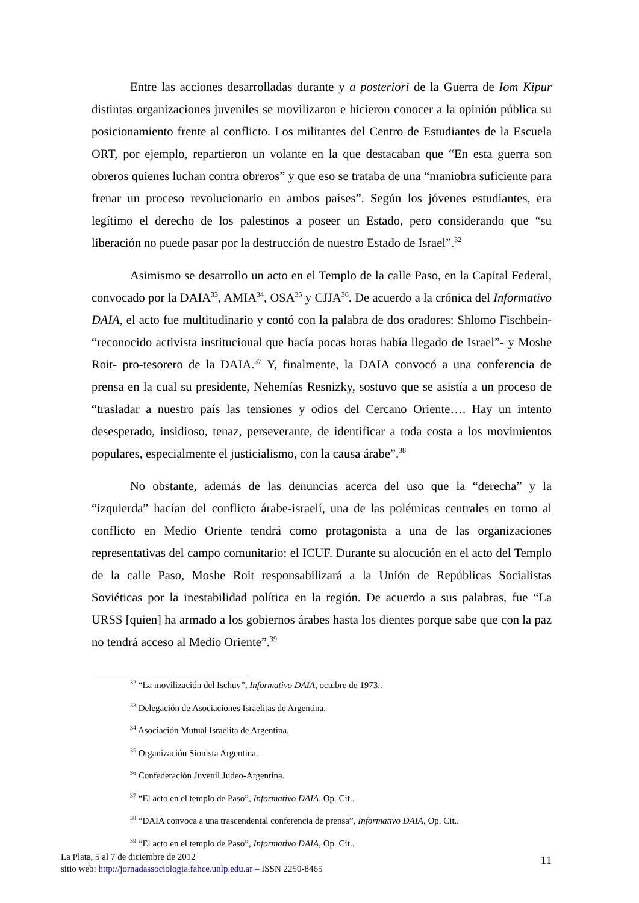Entre las acciones desarrolladas durante y a posteriori de la Guerra de Iom Kipur distintas organizaciones juveniles se movilizaron e hicieron conocer a la opinión pública su posicionamiento frente al conflicto. Los militantes del Centro de Estudiantes de la Escuela ORT, por ejemplo, repartieron un volante en la que destacaban que “En esta guerra son obreros quienes luchan contra obreros” y que eso se trataba de una “maniobra suficiente para frenar un proceso revolucionario en ambos países”. Según los jóvenes estudiantes, era legítimo el derecho de los palestinos a poseer un Estado, pero considerando que “su liberación no puede pasar por la destrucción de nuestro Estado de Israel”.<sup>32</sup>
Asimismo se desarrollo un acto en el Templo de la calle Paso, en la Capital Federal, convocado por la DAIA<sup>33</sup>, AMIA<sup>34</sup>, OSA<sup>35</sup> y CJJA<sup>36</sup>. De acuerdo a la crónica del Informativo DAIA, el acto fue multitudinario y contó con la palabra de dos oradores: Shlomo Fischbein- “reconocido activista institucional que hacía pocas horas había llegado de Israel”- y Moshe Roit- pro-tesorero de la DAIA.<sup>37</sup> Y, finalmente, la DAIA convocó a una conferencia de prensa en la cual su presidente, Nehemías Resnizky, sostuvo que se asistía a un proceso de “trasladar a nuestro país las tensiones y odios del Cercano Oriente…. Hay un intento desesperado, insidioso, tenaz, perseverante, de identificar a toda costa a los movimientos populares, especialmente el justicialismo, con la causa árabe”.<sup>38</sup>
No obstante, además de las denuncias acerca del uso que la “derecha” y la “izquierda” hacían del conflicto árabe-israelí, una de las polémicas centrales en torno al conflicto en Medio Oriente tendrá como protagonista a una de las organizaciones representativas del campo comunitario: el ICUF. Durante su alocución en el acto del Templo de la calle Paso, Moshe Roit responsabilizará a la Unión de Repúblicas Socialistas Soviéticas por la inestabilidad política en la región. De acuerdo a sus palabras, fue “La URSS [quien] ha armado a los gobiernos árabes hasta los dientes porque sabe que con la paz no tendrá acceso al Medio Oriente”.<sup>39</sup>
<sup>32</sup> “La movilización del Ischuv”, Informativo DAIA, octubre de 1973..
<sup>33</sup> Delegación de Asociaciones Israelitas de Argentina.
<sup>34</sup> Asociación Mutual Israelita de Argentina.
<sup>35</sup> Organización Sionista Argentina.
<sup>36</sup> Confederación Juvenil Judeo-Argentina.
<sup>37</sup> “El acto en el templo de Paso”, Informativo DAIA, Op. Cit..
<sup>38</sup> “DAIA convoca a una trascendental conferencia de prensa”, Informativo DAIA, Op. Cit..
<sup>39</sup> “El acto en el templo de Paso”, Informativo DAIA, Op. Cit..
La Plata, 5 al 7 de diciembre de 2012
sitio web: http://jornadassociologia.fahce.unlp.edu.ar – ISSN 2250-8465
11